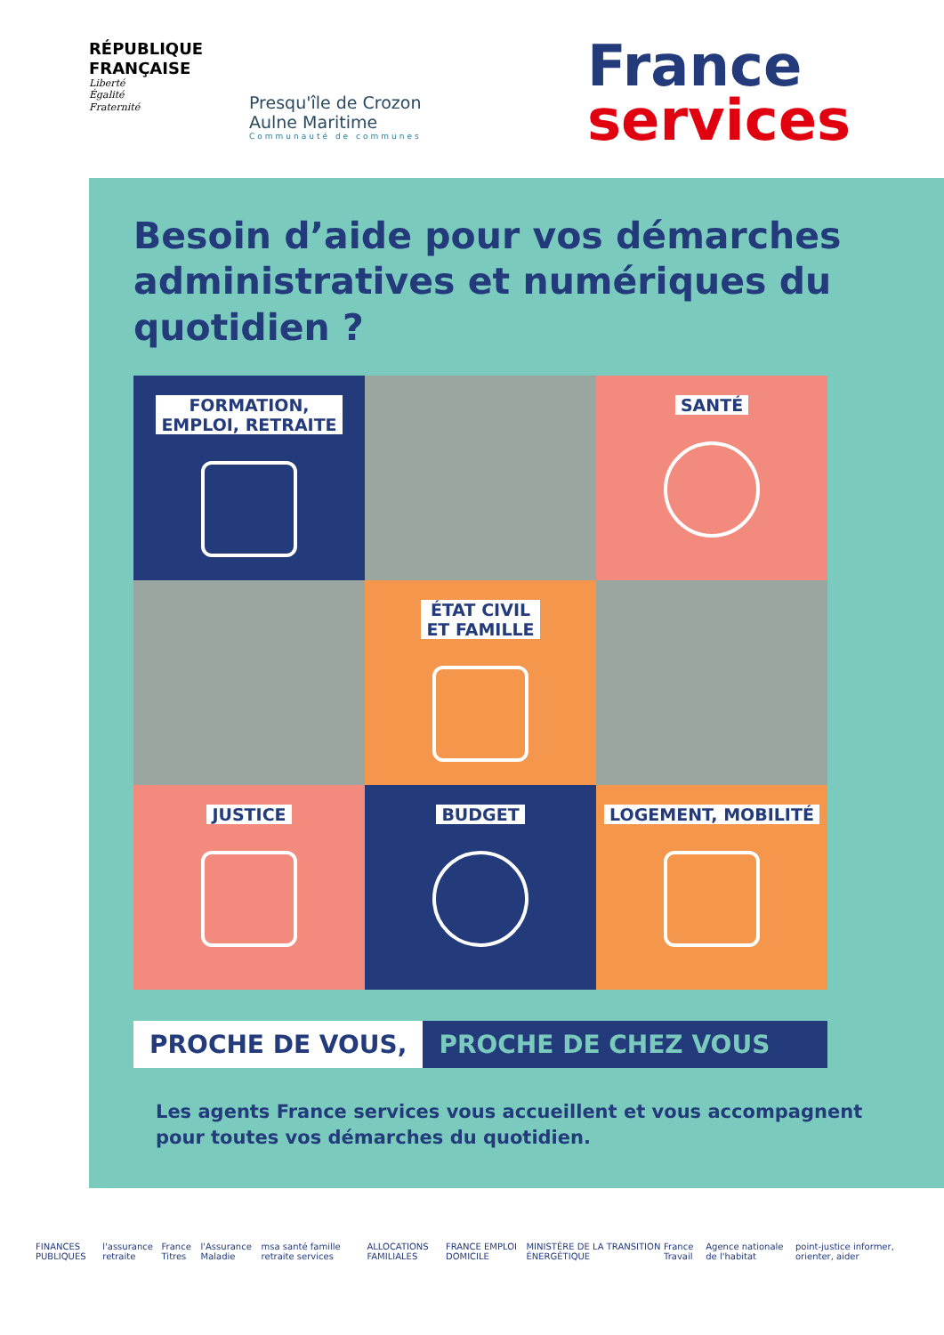RÉPUBLIQUE FRANÇAISE
Liberté
Égalité
Fraternité
Presqu'île de Crozon
Aulne Maritime
Communauté de communes
France
services
Besoin d’aide pour vos démarches administratives et numériques du quotidien ?
FORMATION,
EMPLOI, RETRAITE
SANTÉ
ÉTAT CIVIL
ET FAMILLE
JUSTICE
BUDGET
LOGEMENT, MOBILITÉ
PROCHE DE VOUS, PROCHE DE CHEZ VOUS
Les agents France services vous accueillent et vous accompagnent pour toutes vos démarches du quotidien.
FINANCES PUBLIQUES l'assurance retraite France Titres l'Assurance Maladie msa santé famille retraite services ALLOCATIONS FAMILIALES FRANCE EMPLOI DOMICILE MINISTÈRE DE LA TRANSITION ÉNERGÉTIQUE France Travail Agence nationale de l'habitat point-justice informer, orienter, aider